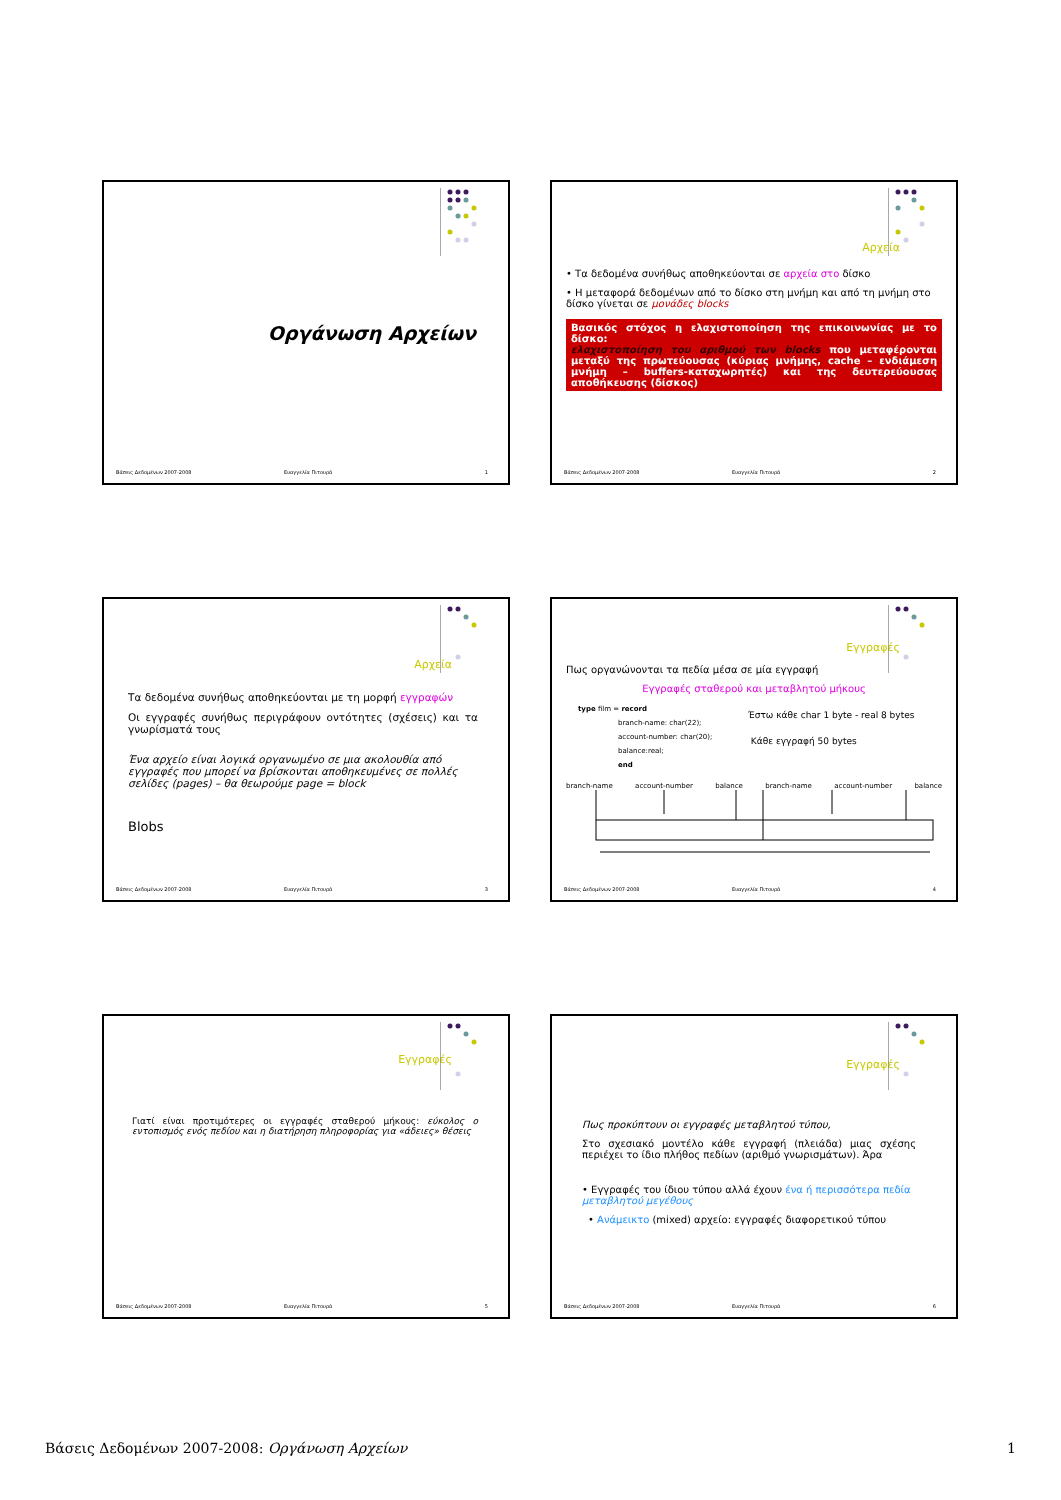Οργάνωση Αρχείων
Βάσεις Δεδομένων 2007-2008 Ευαγγελία Πιτουρά 1
Αρχεία
• Τα δεδομένα συνήθως αποθηκεύονται σε αρχεία στο δίσκο
• Η μεταφορά δεδομένων από το δίσκο στη μνήμη και από τη μνήμη στο δίσκο γίνεται σε μονάδες blocks
Βασικός στόχος η ελαχιστοποίηση της επικοινωνίας με το δίσκο:
ελαχιστοποίηση του αριθμού των blocks που μεταφέρονται μεταξύ της πρωτεύουσας (κύριας μνήμης, cache – ενδιάμεση μνήμη – buffers-καταχωρητές) και της δευτερεύουσας αποθήκευσης (δίσκος)
Βάσεις Δεδομένων 2007-2008 Ευαγγελία Πιτουρά 2
Αρχεία
Τα δεδομένα συνήθως αποθηκεύονται με τη μορφή εγγραφών
Οι εγγραφές συνήθως περιγράφουν οντότητες (σχέσεις) και τα γνωρίσματά τους
Ένα αρχείο είναι λογικά οργανωμένο σε μια ακολουθία από εγγραφές που μπορεί να βρίσκονται αποθηκευμένες σε πολλές σελίδες (pages) – θα θεωρούμε page = block
Blobs
Βάσεις Δεδομένων 2007-2008 Ευαγγελία Πιτουρά 3
Εγγραφές
Πως οργανώνονται τα πεδία μέσα σε μία εγγραφή
Εγγραφές σταθερού και μεταβλητού μήκους
type film = record
branch-name: char(22);
account-number: char(20);
balance:real;
end
Έστω κάθε char 1 byte - real 8 bytes
Κάθε εγγραφή 50 bytes
branch-name account-number balance branch-name account-number balance
Βάσεις Δεδομένων 2007-2008 Ευαγγελία Πιτουρά 4
Εγγραφές
Γιατί είναι προτιμότερες οι εγγραφές σταθερού μήκους: εύκολος ο εντοπισμός ενός πεδίου και η διατήρηση πληροφορίας για «άδειες» θέσεις
Βάσεις Δεδομένων 2007-2008 Ευαγγελία Πιτουρά 5
Εγγραφές
Πως προκύπτουν οι εγγραφές μεταβλητού τύπου,
Στο σχεσιακό μοντέλο κάθε εγγραφή (πλειάδα) μιας σχέσης περιέχει το ίδιο πλήθος πεδίων (αριθμό γνωρισμάτων). Άρα
• Εγγραφές του ίδιου τύπου αλλά έχουν ένα ή περισσότερα πεδία μεταβλητού μεγέθους
• Ανάμεικτο (mixed) αρχείο: εγγραφές διαφορετικού τύπου
Βάσεις Δεδομένων 2007-2008 Ευαγγελία Πιτουρά 6
Βάσεις Δεδομένων 2007-2008: Οργάνωση Αρχείων 1